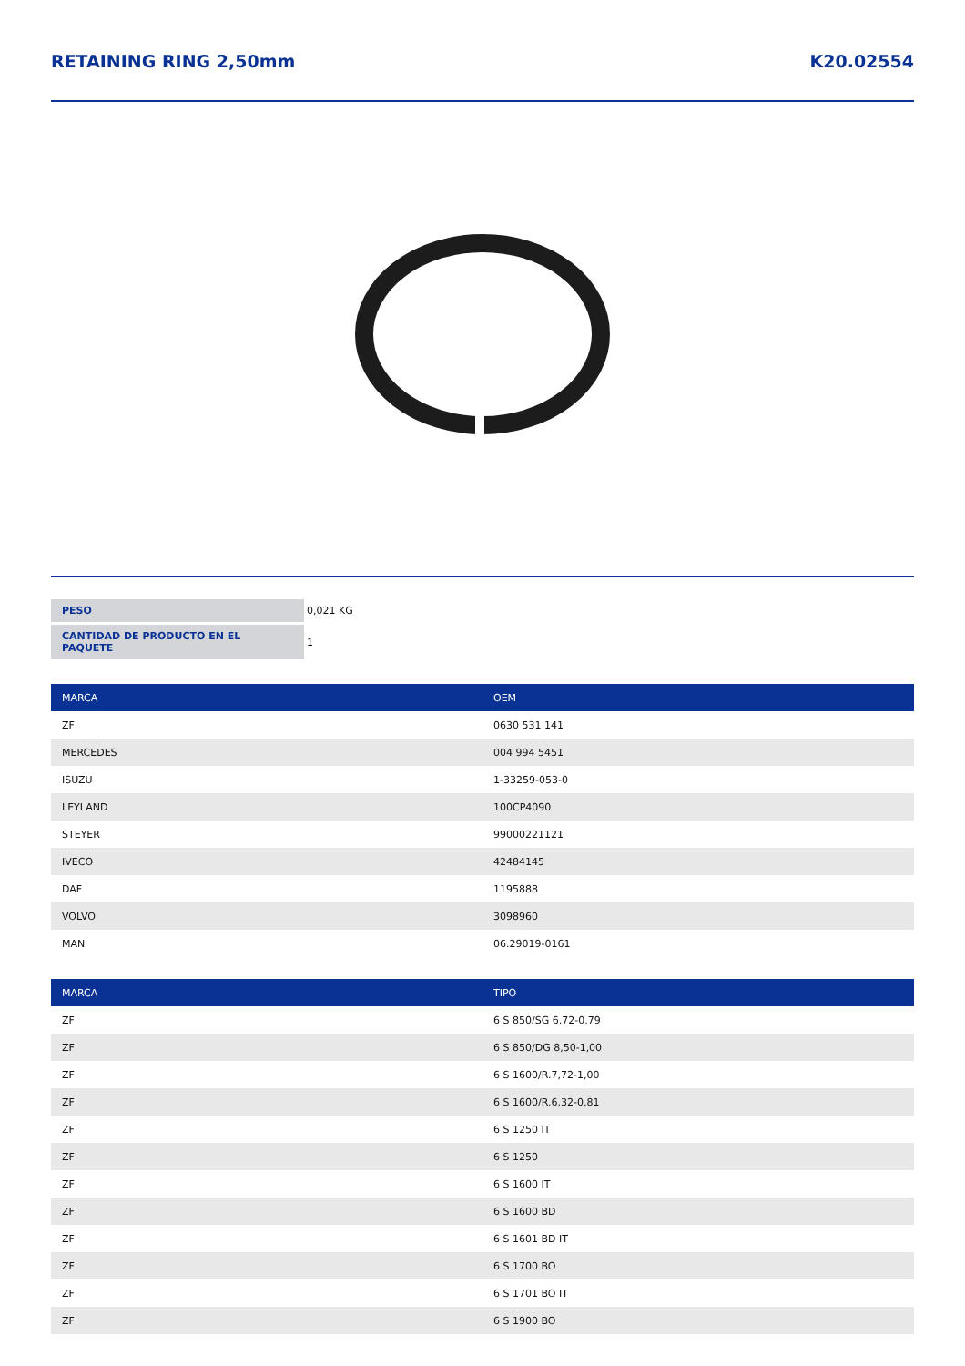RETAINING RING 2,50mm K20.02554
| PESO | 0,021 KG |
| CANTIDAD DE PRODUCTO EN EL PAQUETE | 1 |
| MARCA | OEM |
| --- | --- |
| ZF | 0630 531 141 |
| MERCEDES | 004 994 5451 |
| ISUZU | 1-33259-053-0 |
| LEYLAND | 100CP4090 |
| STEYER | 99000221121 |
| IVECO | 42484145 |
| DAF | 1195888 |
| VOLVO | 3098960 |
| MAN | 06.29019-0161 |
| MARCA | TIPO |
| --- | --- |
| ZF | 6 S 850/SG 6,72-0,79 |
| ZF | 6 S 850/DG 8,50-1,00 |
| ZF | 6 S 1600/R.7,72-1,00 |
| ZF | 6 S 1600/R.6,32-0,81 |
| ZF | 6 S 1250 IT |
| ZF | 6 S 1250 |
| ZF | 6 S 1600 IT |
| ZF | 6 S 1600 BD |
| ZF | 6 S 1601 BD IT |
| ZF | 6 S 1700 BO |
| ZF | 6 S 1701 BO IT |
| ZF | 6 S 1900 BO |